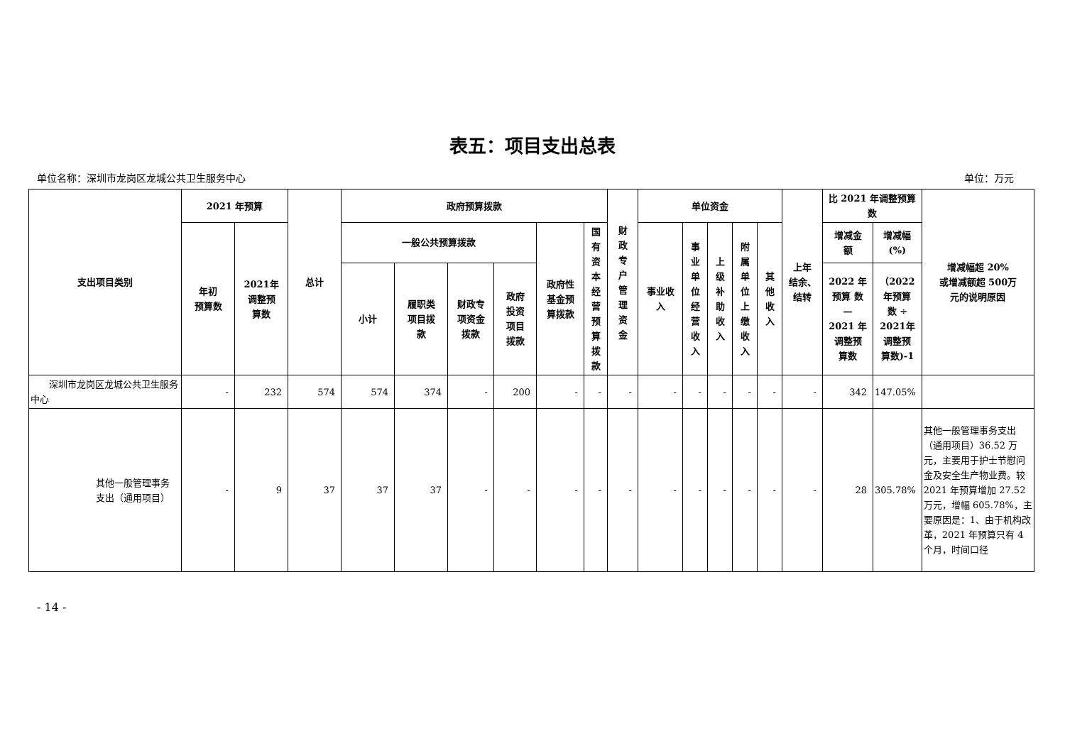表五：项目支出总表
单位名称：深圳市龙岗区龙城公共卫生服务中心 单位：万元
| 支出项目类别 | 2021 年预算 | | 总计 | 政府预算拨款 | | | | | | 财 政 专 户 管 理 资 金 | 单位资金 | | | | | 上年 结余、 结转 | 比 2021 年调整预算数 | | 增减幅超 20% 或增减额超 500万 元的说明原因 |
| --- | --- | --- | --- | --- | --- | --- | --- | --- | --- | --- | --- | --- | --- | --- | --- | --- | --- | --- | --- |
| | 年初 预算数 | 2021年 调整预 算数 | | 一般公共预算拨款 | | | | 政府性 基金预 算拨款 | 国 有 资 本 经 营 预 算 拨 款 | | 事业收 入 | 事 业 单 位 经 营 收 入 | 上 级 补 助 收 入 | 附 属 单 位 上 缴 收 入 | 其 他 收 入 | | 增减金 额 | 增减幅 (%) | |
| | | | | 小计 | 履职类 项目拨 款 | 财政专 项资金 拨款 | 政府 投资 项目 拨款 | | | | | | | | | | 2022 年 预算 数 — 2021 年 调整预 算数 | （2022 年预算 数 ÷ 2021年 调整预 算数)-1 | |
| 深圳市龙岗区龙城公共卫生服务中心 | - | 232 | 574 | 574 | 374 | - | 200 | - | - | - | - | - | - | - | - | - | 342 | 147.05% | |
| 其他一般管理事务 支出（通用项目） | - | 9 | 37 | 37 | 37 | - | - | - | - | - | - | - | - | - | - | - | 28 | 305.78% | 其他一般管理事务支出（通用项目）36.52 万元，主要用于护士节慰问金及安全生产物业费。较 2021 年预算增加 27.52 万元，增幅 605.78%，主要原因是：1、由于机构改革，2021 年预算只有 4 个月，时间口径 |
- 14 -